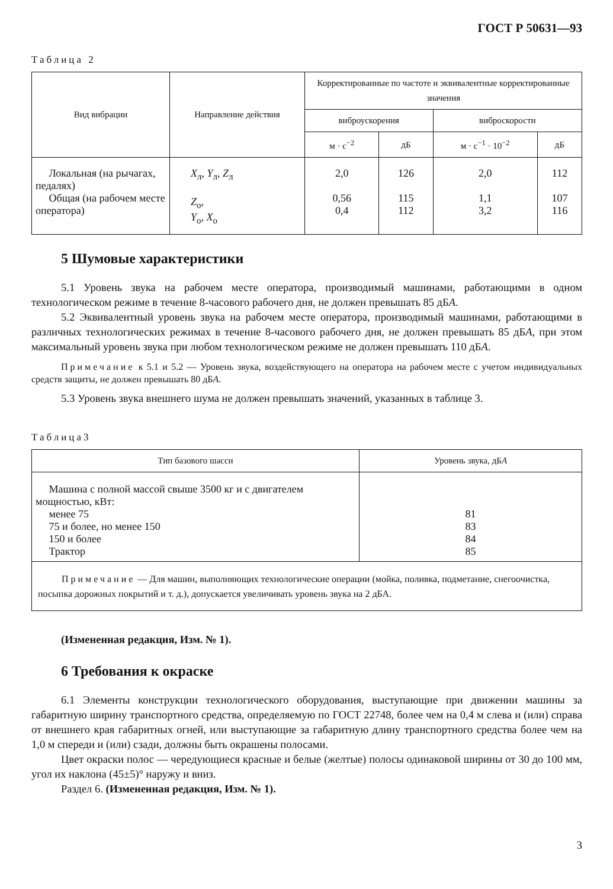ГОСТ Р 50631—93
Таблица 2
| Вид вибрации | Направление действия | Корректированные по частоте и эквивалентные корректированные значения | | | |
| --- | --- | --- | --- | --- | --- |
| | | виброускорения | | виброскорости | |
| | | м · с<sup>−2</sup> | дБ | м · с<sup>−1</sup> · 10<sup>−2</sup> | дБ |
| Локальная (на рычагах, педалях) Общая (на рабочем месте оператора) | X<sub>л</sub>, Y<sub>л</sub>, Z<sub>л</sub> Z<sub>о</sub>, Y<sub>о</sub>, X<sub>о</sub> | 2,0 0,56 0,4 | 126 115 112 | 2,0 1,1 3,2 | 112 107 116 |
5 Шумовые характеристики
5.1 Уровень звука на рабочем месте оператора, производимый машинами, работающими в одном технологическом режиме в течение 8-часового рабочего дня, не должен превышать 85 дБА.
5.2 Эквивалентный уровень звука на рабочем месте оператора, производимый машинами, работающими в различных технологических режимах в течение 8-часового рабочего дня, не должен превышать 85 дБА, при этом максимальный уровень звука при любом технологическом режиме не должен превышать 110 дБА.
Примечание к 5.1 и 5.2 — Уровень звука, воздействующего на оператора на рабочем месте с учетом индивидуальных средств защиты, не должен превышать 80 дБА.
5.3 Уровень звука внешнего шума не должен превышать значений, указанных в таблице 3.
Таблица3
| Тип базового шасси | Уровень звука, дБ А |
| --- | --- |
| Машина с полной массой свыше 3500 кг и с двигателем мощностью, кВт: менее 75 75 и более, но менее 150 150 и более Трактор | 81 83 84 85 |
| Примечание — Для машин, выполняющих технологические операции (мойка, поливка, подметание, снегоочистка, посыпка дорожных покрытий и т. д.), допускается увеличивать уровень звука на 2 дБА. | |
(Измененная редакция, Изм. № 1).
6 Требования к окраске
6.1 Элементы конструкции технологического оборудования, выступающие при движении машины за габаритную ширину транспортного средства, определяемую по ГОСТ 22748, более чем на 0,4 м слева и (или) справа от внешнего края габаритных огней, или выступающие за габаритную длину транспортного средства более чем на 1,0 м спереди и (или) сзади, должны быть окрашены полосами.
Цвет окраски полос — чередующиеся красные и белые (желтые) полосы одинаковой ширины от 30 до 100 мм, угол их наклона (45±5)° наружу и вниз.
Раздел 6. (Измененная редакция, Изм. № 1).
3